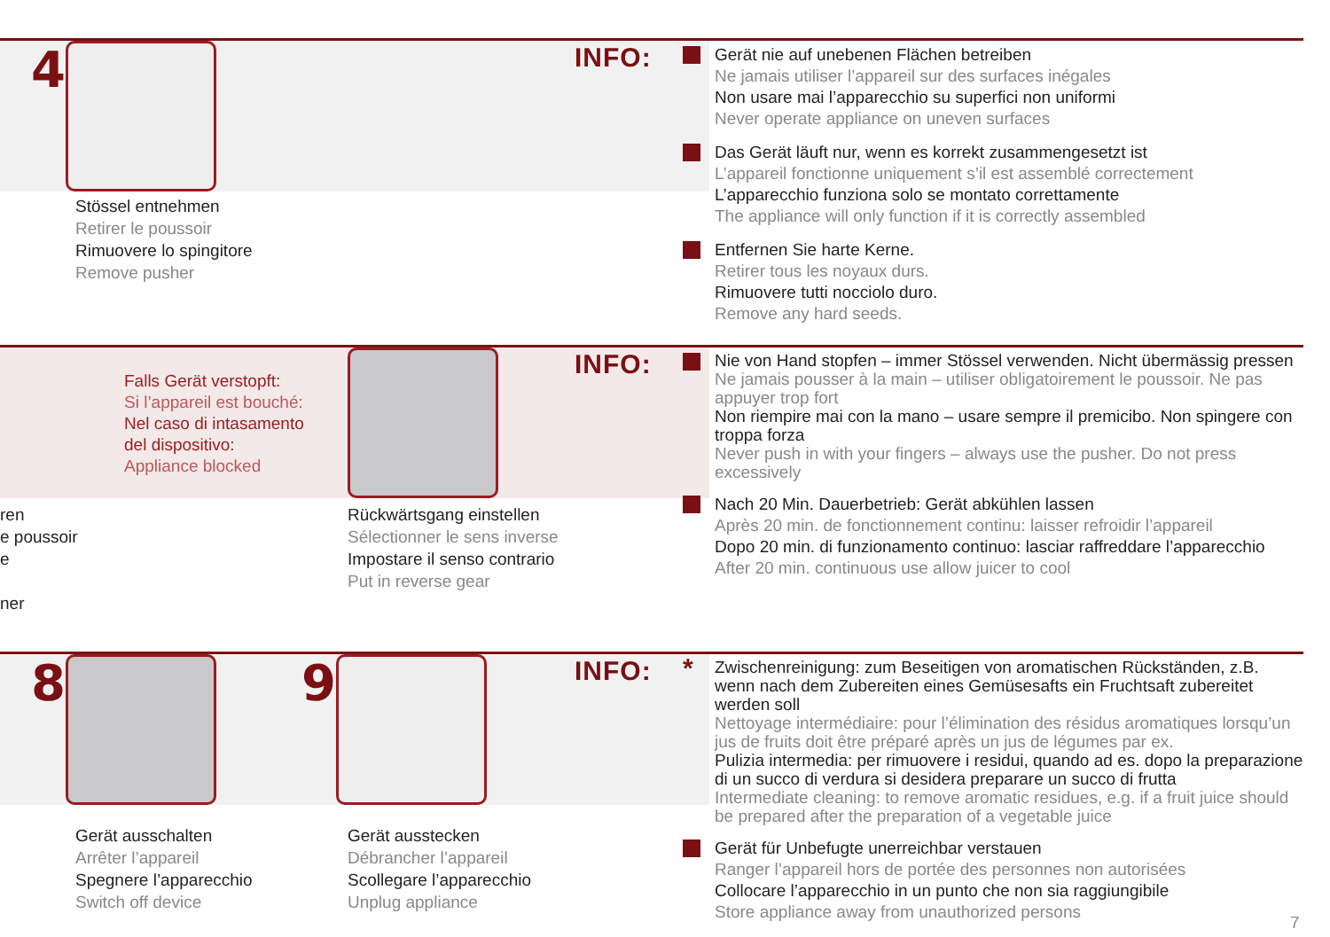4
Stössel entnehmen
Retirer le poussoir
Rimuovere lo spingitore
Remove pusher
INFO:
Gerät nie auf unebenen Flächen betreiben
Ne jamais utiliser l’appareil sur des surfaces inégales
Non usare mai l’apparecchio su superfici non uniformi
Never operate appliance on uneven surfaces
Das Gerät läuft nur, wenn es korrekt zusammengesetzt ist
L’appareil fonctionne uniquement s’il est assemblé correctement
L’apparecchio funziona solo se montato correttamente
The appliance will only function if it is correctly assembled
Entfernen Sie harte Kerne.
Retirer tous les noyaux durs.
Rimuovere tutti nocciolo duro.
Remove any hard seeds.
Falls Gerät verstopft:
Si l’appareil est bouché:
Nel caso di intasamento
del dispositivo:
Appliance blocked
ren
e poussoir
e
ner
Rückwärtsgang einstellen
Sélectionner le sens inverse
Impostare il senso contrario
Put in reverse gear
INFO:
Nie von Hand stopfen – immer Stössel verwenden. Nicht übermässig pressen
Ne jamais pousser à la main – utiliser obligatoirement le poussoir. Ne pas appuyer trop fort
Non riempire mai con la mano – usare sempre il premicibo. Non spingere con troppa forza
Never push in with your fingers – always use the pusher. Do not press excessively
Nach 20 Min. Dauerbetrieb: Gerät abkühlen lassen
Après 20 min. de fonctionnement continu: laisser refroidir l’appareil
Dopo 20 min. di funzionamento continuo: lasciar raffreddare l’apparecchio
After 20 min. continuous use allow juicer to cool
8 9
Gerät ausschalten
Arrêter l’appareil
Spegnere l’apparecchio
Switch off device
Gerät ausstecken
Débrancher l’appareil
Scollegare l’apparecchio
Unplug appliance
INFO:
*
Zwischenreinigung: zum Beseitigen von aromatischen Rückständen, z.B. wenn nach dem Zubereiten eines Gemüsesafts ein Fruchtsaft zubereitet werden soll
Nettoyage intermédiaire: pour l’élimination des résidus aromatiques lorsqu’un jus de fruits doit être préparé après un jus de légumes par ex.
Pulizia intermedia: per rimuovere i residui, quando ad es. dopo la preparazione di un succo di verdura si desidera preparare un succo di frutta
Intermediate cleaning: to remove aromatic residues, e.g. if a fruit juice should be prepared after the preparation of a vegetable juice
Gerät für Unbefugte unerreichbar verstauen
Ranger l’appareil hors de portée des personnes non autorisées
Collocare l’apparecchio in un punto che non sia raggiungibile
Store appliance away from unauthorized persons
7